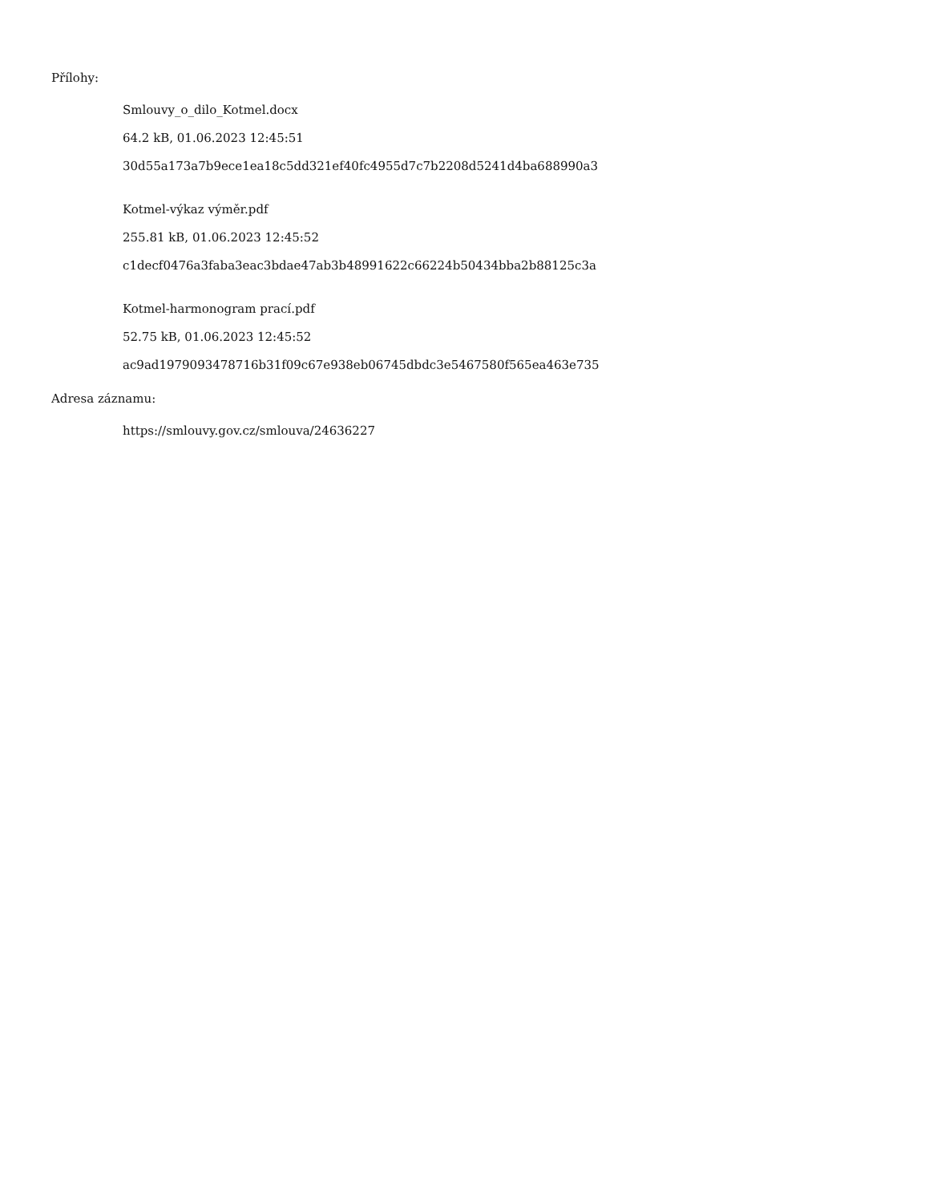Přílohy:
Smlouvy_o_dilo_Kotmel.docx
64.2 kB, 01.06.2023 12:45:51
30d55a173a7b9ece1ea18c5dd321ef40fc4955d7c7b2208d5241d4ba688990a3
Kotmel-výkaz výměr.pdf
255.81 kB, 01.06.2023 12:45:52
c1decf0476a3faba3eac3bdae47ab3b48991622c66224b50434bba2b88125c3a
Kotmel-harmonogram prací.pdf
52.75 kB, 01.06.2023 12:45:52
ac9ad1979093478716b31f09c67e938eb06745dbdc3e5467580f565ea463e735
Adresa záznamu:
https://smlouvy.gov.cz/smlouva/24636227